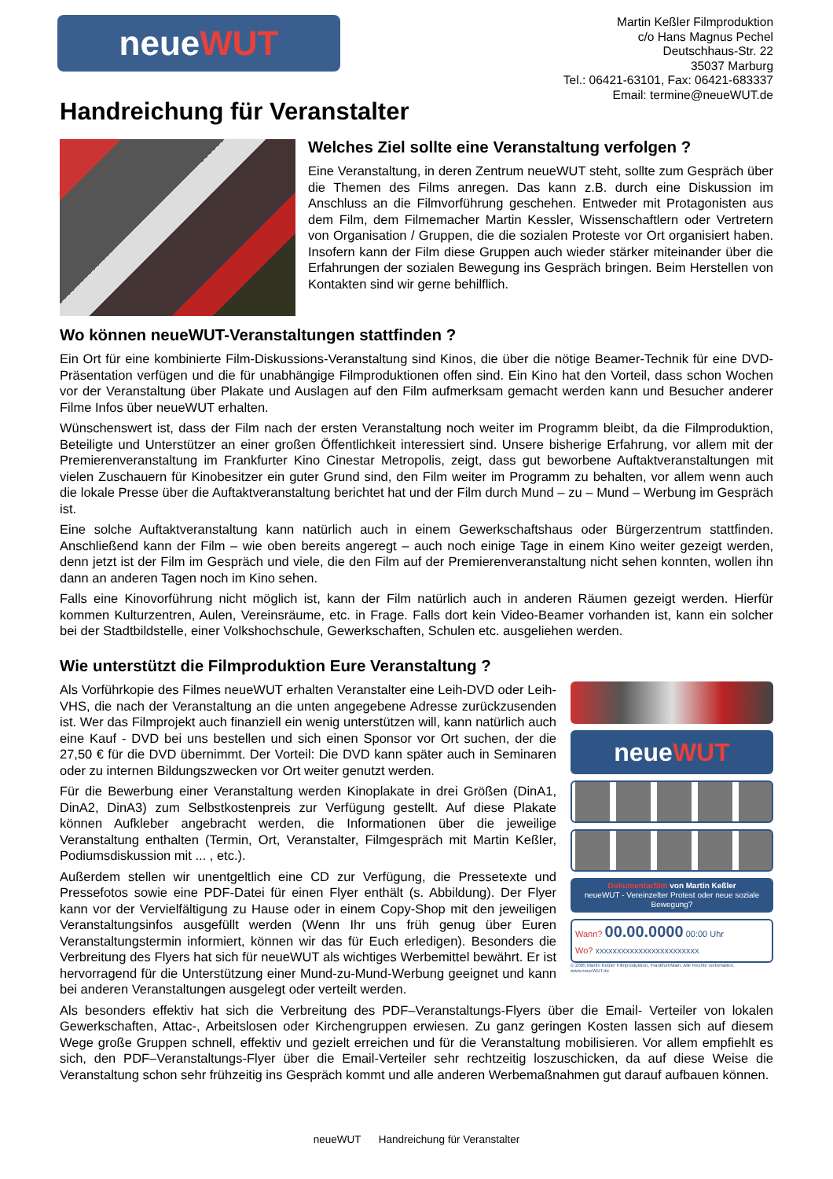neue WUT
Martin Keßler Filmproduktion
c/o Hans Magnus Pechel
Deutschhaus-Str. 22
35037 Marburg
Tel.: 06421-63101, Fax: 06421-683337
Email: termine@neueWUT.de
Handreichung für Veranstalter
Welches Ziel sollte eine Veranstaltung verfolgen ?
Eine Veranstaltung, in deren Zentrum neueWUT steht, sollte zum Gespräch über die Themen des Films anregen. Das kann z.B. durch eine Diskussion im Anschluss an die Filmvorführung geschehen. Entweder mit Protagonisten aus dem Film, dem Filmemacher Martin Kessler, Wissenschaftlern oder Vertretern von Organisation / Gruppen, die die sozialen Proteste vor Ort organisiert haben. Insofern kann der Film diese Gruppen auch wieder stärker miteinander über die Erfahrungen der sozialen Bewegung ins Gespräch bringen. Beim Herstellen von Kontakten sind wir gerne behilflich.
Wo können neueWUT-Veranstaltungen stattfinden ?
Ein Ort für eine kombinierte Film-Diskussions-Veranstaltung sind Kinos, die über die nötige Beamer-Technik für eine DVD-Präsentation verfügen und die für unabhängige Filmproduktionen offen sind. Ein Kino hat den Vorteil, dass schon Wochen vor der Veranstaltung über Plakate und Auslagen auf den Film aufmerksam gemacht werden kann und Besucher anderer Filme Infos über neueWUT erhalten.
Wünschenswert ist, dass der Film nach der ersten Veranstaltung noch weiter im Programm bleibt, da die Filmproduktion, Beteiligte und Unterstützer an einer großen Öffentlichkeit interessiert sind. Unsere bisherige Erfahrung, vor allem mit der Premierenveranstaltung im Frankfurter Kino Cinestar Metropolis, zeigt, dass gut beworbene Auftaktveranstaltungen mit vielen Zuschauern für Kinobesitzer ein guter Grund sind, den Film weiter im Programm zu behalten, vor allem wenn auch die lokale Presse über die Auftaktveranstaltung berichtet hat und der Film durch Mund – zu – Mund – Werbung im Gespräch ist.
Eine solche Auftaktveranstaltung kann natürlich auch in einem Gewerkschaftshaus oder Bürgerzentrum stattfinden. Anschließend kann der Film – wie oben bereits angeregt – auch noch einige Tage in einem Kino weiter gezeigt werden, denn jetzt ist der Film im Gespräch und viele, die den Film auf der Premierenveranstaltung nicht sehen konnten, wollen ihn dann an anderen Tagen noch im Kino sehen.
Falls eine Kinovorführung nicht möglich ist, kann der Film natürlich auch in anderen Räumen gezeigt werden. Hierfür kommen Kulturzentren, Aulen, Vereinsräume, etc. in Frage. Falls dort kein Video-Beamer vorhanden ist, kann ein solcher bei der Stadtbildstelle, einer Volkshochschule, Gewerkschaften, Schulen etc. ausgeliehen werden.
Wie unterstützt die Filmproduktion Eure Veranstaltung ?
neueWUT
Dokumentarfilm von Martin Keßler
neueWUT - Vereinzelter Protest oder neue soziale Bewegung?
Wann? 00.00.0000 00:00 Uhr
Wo? xxxxxxxxxxxxxxxxxxxxxxxx
© 2005 Martin Keßler Filmproduktion, Frankfurt/Main. Alle Rechte vorbehalten.
www.neueWUT.de
Als Vorführkopie des Filmes neueWUT erhalten Veranstalter eine Leih-DVD oder Leih-VHS, die nach der Veranstaltung an die unten angegebene Adresse zurückzusenden ist. Wer das Filmprojekt auch finanziell ein wenig unterstützen will, kann natürlich auch eine Kauf - DVD bei uns bestellen und sich einen Sponsor vor Ort suchen, der die 27,50 € für die DVD übernimmt. Der Vorteil: Die DVD kann später auch in Seminaren oder zu internen Bildungszwecken vor Ort weiter genutzt werden.
Für die Bewerbung einer Veranstaltung werden Kinoplakate in drei Größen (DinA1, DinA2, DinA3) zum Selbstkostenpreis zur Verfügung gestellt. Auf diese Plakate können Aufkleber angebracht werden, die Informationen über die jeweilige Veranstaltung enthalten (Termin, Ort, Veranstalter, Filmgespräch mit Martin Keßler, Podiumsdiskussion mit ... , etc.).
Außerdem stellen wir unentgeltlich eine CD zur Verfügung, die Pressetexte und Pressefotos sowie eine PDF-Datei für einen Flyer enthält (s. Abbildung). Der Flyer kann vor der Vervielfältigung zu Hause oder in einem Copy-Shop mit den jeweiligen Veranstaltungsinfos ausgefüllt werden (Wenn Ihr uns früh genug über Euren Veranstaltungstermin informiert, können wir das für Euch erledigen). Besonders die Verbreitung des Flyers hat sich für neueWUT als wichtiges Werbemittel bewährt. Er ist hervorragend für die Unterstützung einer Mund-zu-Mund-Werbung geeignet und kann bei anderen Veranstaltungen ausgelegt oder verteilt werden.
Als besonders effektiv hat sich die Verbreitung des PDF–Veranstaltungs-Flyers über die Email- Verteiler von lokalen Gewerkschaften, Attac-, Arbeitslosen oder Kirchengruppen erwiesen. Zu ganz geringen Kosten lassen sich auf diesem Wege große Gruppen schnell, effektiv und gezielt erreichen und für die Veranstaltung mobilisieren. Vor allem empfiehlt es sich, den PDF–Veranstaltungs-Flyer über die Email-Verteiler sehr rechtzeitig loszuschicken, da auf diese Weise die Veranstaltung schon sehr frühzeitig ins Gespräch kommt und alle anderen Werbemaßnahmen gut darauf aufbauen können.
neueWUT Handreichung für Veranstalter